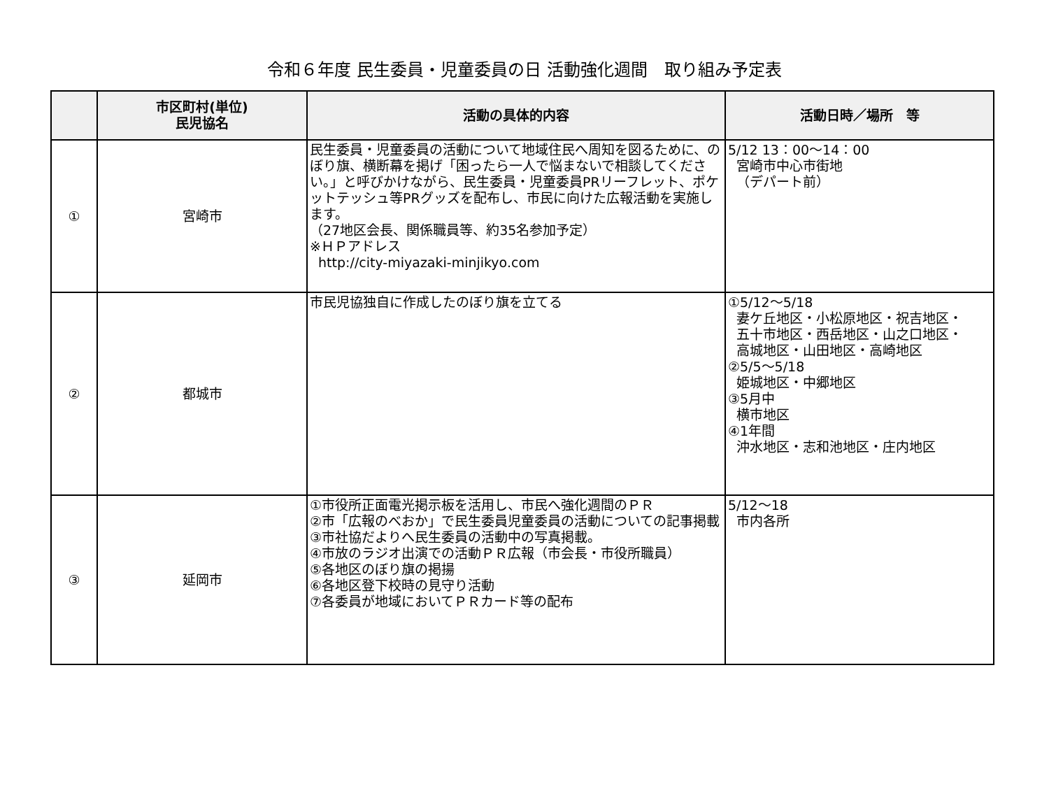令和６年度 民生委員・児童委員の日 活動強化週間　取り組み予定表
| | 市区町村(単位) 民児協名 | 活動の具体的内容 | 活動日時／場所 等 |
| --- | --- | --- | --- |
| ① | 宮崎市 | 民生委員・児童委員の活動について地域住民へ周知を図るために、のぼり旗、横断幕を掲げ「困ったら一人で悩まないで相談してください。」と呼びかけながら、民生委員・児童委員PRリーフレット、ポケットテッシュ等PRグッズを配布し、市民に向けた広報活動を実施します。 （27地区会長、関係職員等、約35名参加予定） ※ＨＰアドレス http://city-miyazaki-minjikyo.com | 5/12 13：00～14：00 宮崎市中心市街地 （デパート前） |
| ② | 都城市 | 市民児協独自に作成したのぼり旗を立てる | ①5/12～5/18 妻ケ丘地区・小松原地区・祝吉地区・ 五十市地区・西岳地区・山之口地区・ 高城地区・山田地区・高崎地区 ②5/5～5/18 姫城地区・中郷地区 ③5月中 横市地区 ④1年間 沖水地区・志和池地区・庄内地区 |
| ③ | 延岡市 | ①市役所正面電光掲示板を活用し、市民へ強化週間のＰＲ ②市「広報のべおか」で民生委員児童委員の活動についての記事掲載 ③市社協だよりへ民生委員の活動中の写真掲載。 ④市放のラジオ出演での活動ＰＲ広報（市会長・市役所職員） ⑤各地区のぼり旗の掲揚 ⑥各地区登下校時の見守り活動 ⑦各委員が地域においてＰＲカード等の配布 | 5/12～18 市内各所 |